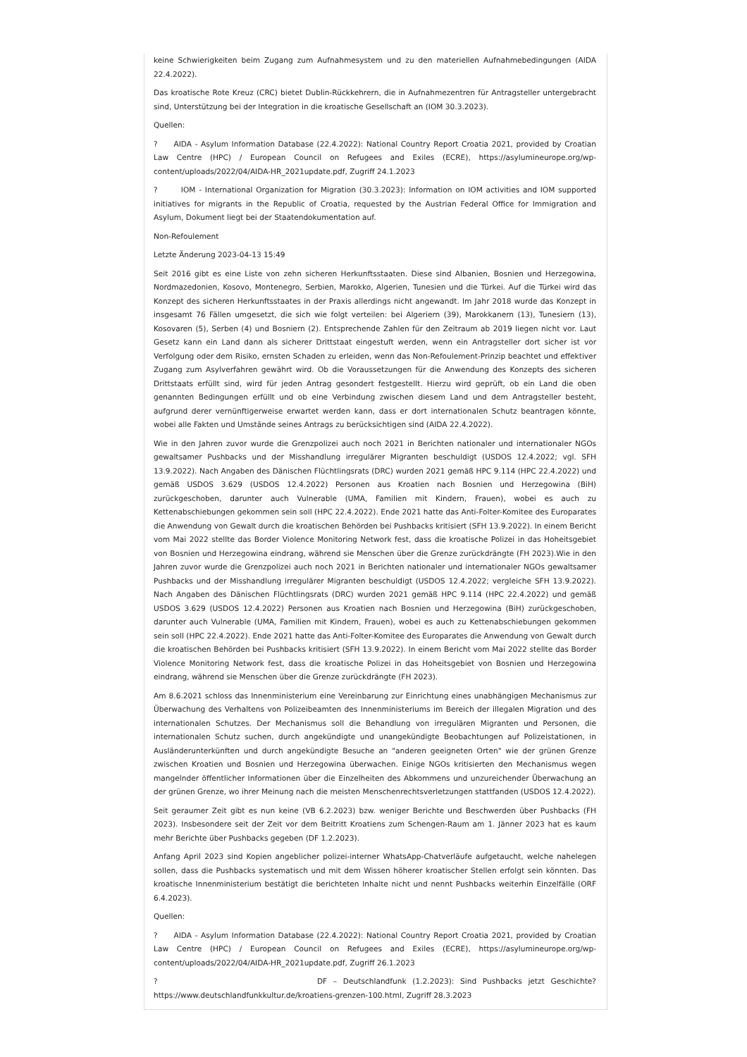keine Schwierigkeiten beim Zugang zum Aufnahmesystem und zu den materiellen Aufnahmebedingungen (AIDA 22.4.2022).
Das kroatische Rote Kreuz (CRC) bietet Dublin-Rückkehrern, die in Aufnahmezentren für Antragsteller untergebracht sind, Unterstützung bei der Integration in die kroatische Gesellschaft an (IOM 30.3.2023).
Quellen:
? AIDA - Asylum Information Database (22.4.2022): National Country Report Croatia 2021, provided by Croatian Law Centre (HPC) / European Council on Refugees and Exiles (ECRE), https://asylumineurope.org/wp-content/uploads/2022/04/AIDA-HR_2021update.pdf, Zugriff 24.1.2023
? IOM - International Organization for Migration (30.3.2023): Information on IOM activities and IOM supported initiatives for migrants in the Republic of Croatia, requested by the Austrian Federal Office for Immigration and Asylum, Dokument liegt bei der Staatendokumentation auf.
Non-Refoulement
Letzte Änderung 2023-04-13 15:49
Seit 2016 gibt es eine Liste von zehn sicheren Herkunftsstaaten. Diese sind Albanien, Bosnien und Herzegowina, Nordmazedonien, Kosovo, Montenegro, Serbien, Marokko, Algerien, Tunesien und die Türkei. Auf die Türkei wird das Konzept des sicheren Herkunftsstaates in der Praxis allerdings nicht angewandt. Im Jahr 2018 wurde das Konzept in insgesamt 76 Fällen umgesetzt, die sich wie folgt verteilen: bei Algeriern (39), Marokkanern (13), Tunesiern (13), Kosovaren (5), Serben (4) und Bosniern (2). Entsprechende Zahlen für den Zeitraum ab 2019 liegen nicht vor. Laut Gesetz kann ein Land dann als sicherer Drittstaat eingestuft werden, wenn ein Antragsteller dort sicher ist vor Verfolgung oder dem Risiko, ernsten Schaden zu erleiden, wenn das Non-Refoulement-Prinzip beachtet und effektiver Zugang zum Asylverfahren gewährt wird. Ob die Voraussetzungen für die Anwendung des Konzepts des sicheren Drittstaats erfüllt sind, wird für jeden Antrag gesondert festgestellt. Hierzu wird geprüft, ob ein Land die oben genannten Bedingungen erfüllt und ob eine Verbindung zwischen diesem Land und dem Antragsteller besteht, aufgrund derer vernünftigerweise erwartet werden kann, dass er dort internationalen Schutz beantragen könnte, wobei alle Fakten und Umstände seines Antrags zu berücksichtigen sind (AIDA 22.4.2022).
Wie in den Jahren zuvor wurde die Grenzpolizei auch noch 2021 in Berichten nationaler und internationaler NGOs gewaltsamer Pushbacks und der Misshandlung irregulärer Migranten beschuldigt (USDOS 12.4.2022; vgl. SFH 13.9.2022). Nach Angaben des Dänischen Flüchtlingsrats (DRC) wurden 2021 gemäß HPC 9.114 (HPC 22.4.2022) und gemäß USDOS 3.629 (USDOS 12.4.2022) Personen aus Kroatien nach Bosnien und Herzegowina (BiH) zurückgeschoben, darunter auch Vulnerable (UMA, Familien mit Kindern, Frauen), wobei es auch zu Kettenabschiebungen gekommen sein soll (HPC 22.4.2022). Ende 2021 hatte das Anti-Folter-Komitee des Europarates die Anwendung von Gewalt durch die kroatischen Behörden bei Pushbacks kritisiert (SFH 13.9.2022). In einem Bericht vom Mai 2022 stellte das Border Violence Monitoring Network fest, dass die kroatische Polizei in das Hoheitsgebiet von Bosnien und Herzegowina eindrang, während sie Menschen über die Grenze zurückdrängte (FH 2023).Wie in den Jahren zuvor wurde die Grenzpolizei auch noch 2021 in Berichten nationaler und internationaler NGOs gewaltsamer Pushbacks und der Misshandlung irregulärer Migranten beschuldigt (USDOS 12.4.2022; vergleiche SFH 13.9.2022). Nach Angaben des Dänischen Flüchtlingsrats (DRC) wurden 2021 gemäß HPC 9.114 (HPC 22.4.2022) und gemäß USDOS 3.629 (USDOS 12.4.2022) Personen aus Kroatien nach Bosnien und Herzegowina (BiH) zurückgeschoben, darunter auch Vulnerable (UMA, Familien mit Kindern, Frauen), wobei es auch zu Kettenabschiebungen gekommen sein soll (HPC 22.4.2022). Ende 2021 hatte das Anti-Folter-Komitee des Europarates die Anwendung von Gewalt durch die kroatischen Behörden bei Pushbacks kritisiert (SFH 13.9.2022). In einem Bericht vom Mai 2022 stellte das Border Violence Monitoring Network fest, dass die kroatische Polizei in das Hoheitsgebiet von Bosnien und Herzegowina eindrang, während sie Menschen über die Grenze zurückdrängte (FH 2023).
Am 8.6.2021 schloss das Innenministerium eine Vereinbarung zur Einrichtung eines unabhängigen Mechanismus zur Überwachung des Verhaltens von Polizeibeamten des Innenministeriums im Bereich der illegalen Migration und des internationalen Schutzes. Der Mechanismus soll die Behandlung von irregulären Migranten und Personen, die internationalen Schutz suchen, durch angekündigte und unangekündigte Beobachtungen auf Polizeistationen, in Ausländerunterkünften und durch angekündigte Besuche an "anderen geeigneten Orten" wie der grünen Grenze zwischen Kroatien und Bosnien und Herzegowina überwachen. Einige NGOs kritisierten den Mechanismus wegen mangelnder öffentlicher Informationen über die Einzelheiten des Abkommens und unzureichender Überwachung an der grünen Grenze, wo ihrer Meinung nach die meisten Menschenrechtsverletzungen stattfanden (USDOS 12.4.2022).
Seit geraumer Zeit gibt es nun keine (VB 6.2.2023) bzw. weniger Berichte und Beschwerden über Pushbacks (FH 2023). Insbesondere seit der Zeit vor dem Beitritt Kroatiens zum Schengen-Raum am 1. Jänner 2023 hat es kaum mehr Berichte über Pushbacks gegeben (DF 1.2.2023).
Anfang April 2023 sind Kopien angeblicher polizei-interner WhatsApp-Chatverläufe aufgetaucht, welche nahelegen sollen, dass die Pushbacks systematisch und mit dem Wissen höherer kroatischer Stellen erfolgt sein könnten. Das kroatische Innenministerium bestätigt die berichteten Inhalte nicht und nennt Pushbacks weiterhin Einzelfälle (ORF 6.4.2023).
Quellen:
? AIDA - Asylum Information Database (22.4.2022): National Country Report Croatia 2021, provided by Croatian Law Centre (HPC) / European Council on Refugees and Exiles (ECRE), https://asylumineurope.org/wp-content/uploads/2022/04/AIDA-HR_2021update.pdf, Zugriff 26.1.2023
? DF – Deutschlandfunk (1.2.2023): Sind Pushbacks jetzt Geschichte? https://www.deutschlandfunkkultur.de/kroatiens-grenzen-100.html, Zugriff 28.3.2023